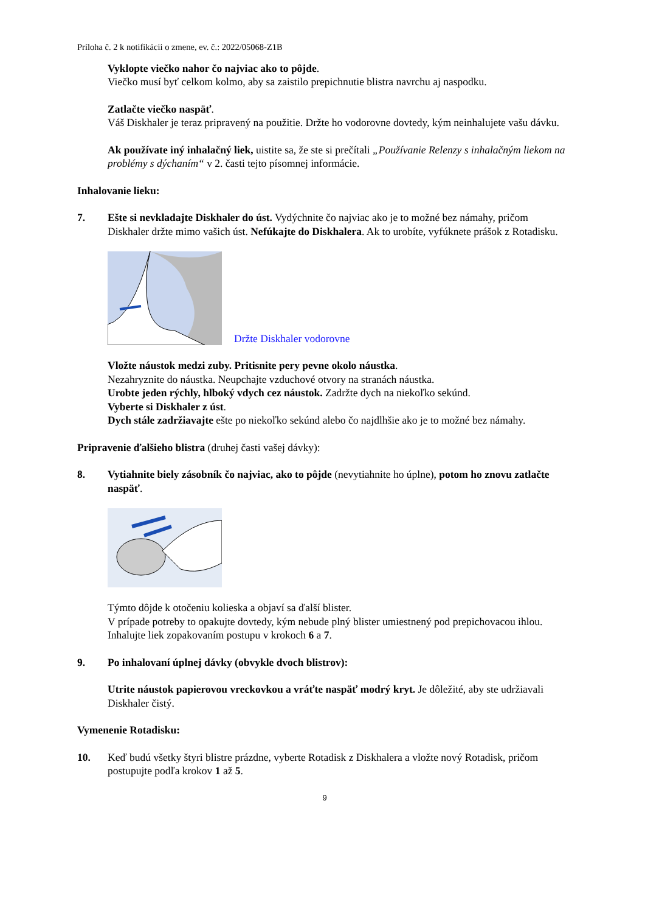Príloha č. 2 k notifikácii o zmene, ev. č.: 2022/05068-Z1B
Vyklopte viečko nahor čo najviac ako to pôjde.
Viečko musí byť celkom kolmo, aby sa zaistilo prepichnutie blistra navrchu aj naspodku.
Zatlačte viečko naspäť.
Váš Diskhaler je teraz pripravený na použitie. Držte ho vodorovne dovtedy, kým neinhalujete vašu dávku.
Ak používate iný inhalačný liek, uistite sa, že ste si prečítali „Používanie Relenzy s inhalačným liekom na problémy s dýchaním“ v 2. časti tejto písomnej informácie.
Inhalovanie lieku:
7. Ešte si nevkladajte Diskhaler do úst. Vydýchnite čo najviac ako je to možné bez námahy, pričom Diskhaler držte mimo vašich úst. Nefúkajte do Diskhalera. Ak to urobíte, vyfúknete prášok z Rotadisku.
Držte Diskhaler vodorovne
Vložte náustok medzi zuby. Pritisnite pery pevne okolo náustka.
Nezahryznite do náustka. Neupchajte vzduchové otvory na stranách náustka.
Urobte jeden rýchly, hlboký vdych cez náustok. Zadržte dych na niekoľko sekúnd.
Vyberte si Diskhaler z úst.
Dych stále zadržiavajte ešte po niekoľko sekúnd alebo čo najdlhšie ako je to možné bez námahy.
Pripravenie ďalšieho blistra (druhej časti vašej dávky):
8. Vytiahnite biely zásobník čo najviac, ako to pôjde (nevytiahnite ho úplne), potom ho znovu zatlačte naspäť.
Týmto dôjde k otočeniu kolieska a objaví sa ďalší blister.
V prípade potreby to opakujte dovtedy, kým nebude plný blister umiestnený pod prepichovacou ihlou.
Inhalujte liek zopakovaním postupu v krokoch 6 a 7.
9. Po inhalovaní úplnej dávky (obvykle dvoch blistrov):
Utrite náustok papierovou vreckovkou a vráťte naspäť modrý kryt. Je dôležité, aby ste udržiavali Diskhaler čistý.
Vymenenie Rotadisku:
10. Keď budú všetky štyri blistre prázdne, vyberte Rotadisk z Diskhalera a vložte nový Rotadisk, pričom postupujte podľa krokov 1 až 5.
9